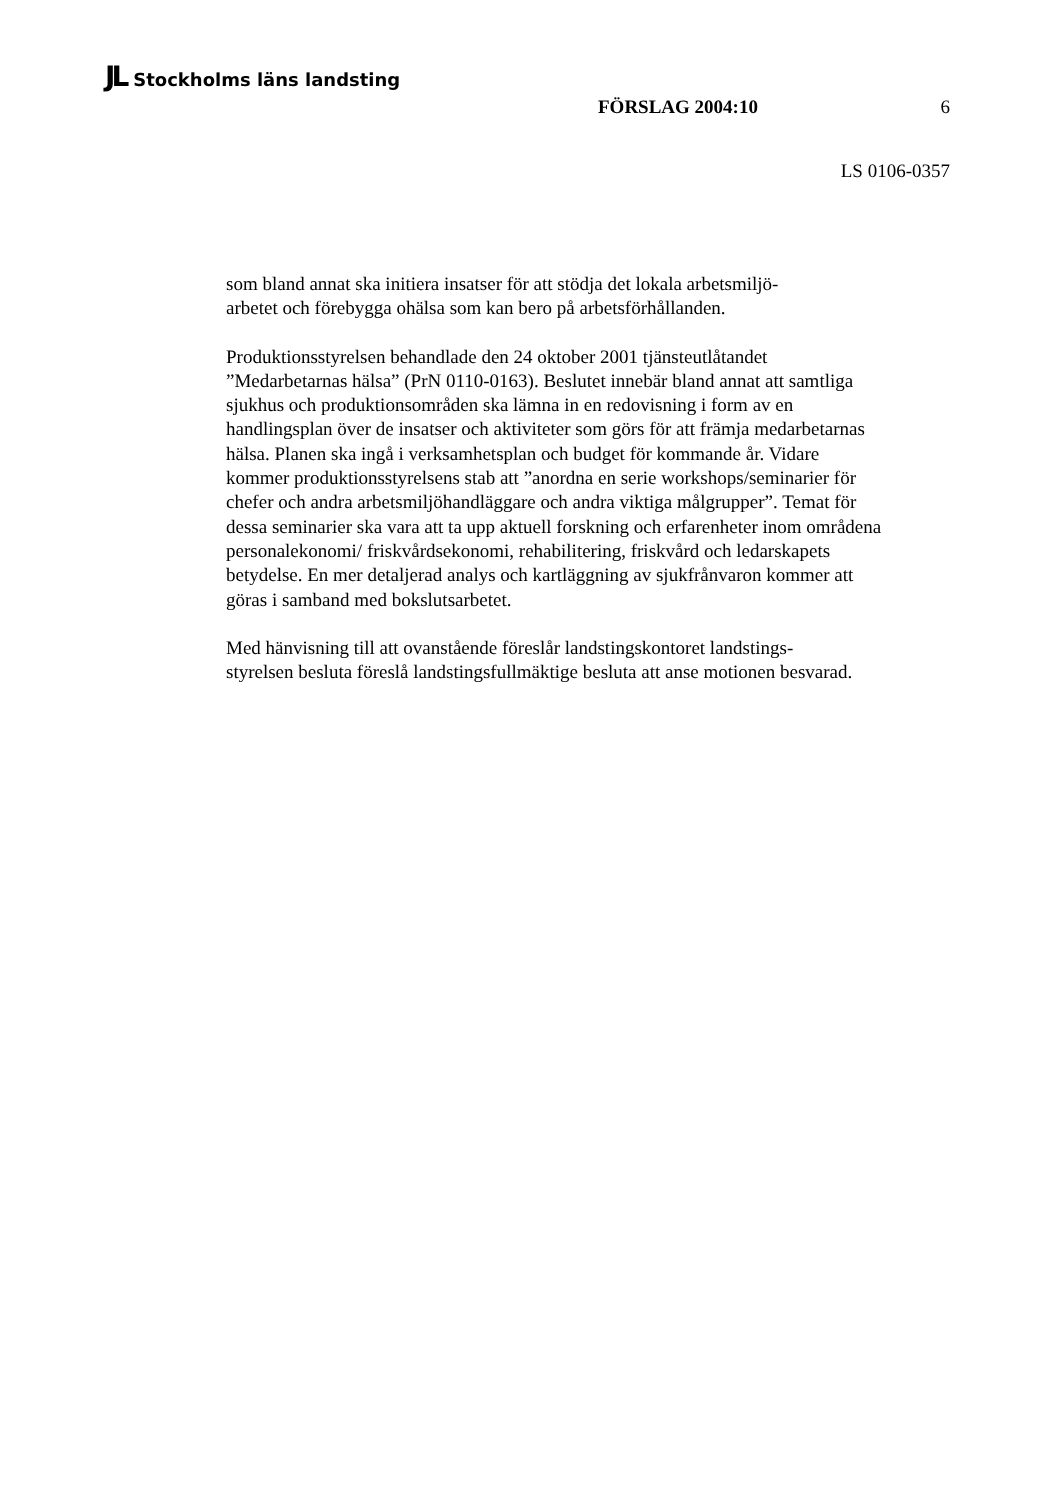JL Stockholms läns landsting
FÖRSLAG 2004:10 6
LS 0106-0357
som bland annat ska initiera insatser för att stödja det lokala arbetsmiljö-
arbetet och förebygga ohälsa som kan bero på arbetsförhållanden.
Produktionsstyrelsen behandlade den 24 oktober 2001 tjänsteutlåtandet ”Medarbetarnas hälsa” (PrN 0110-0163). Beslutet innebär bland annat att samtliga sjukhus och produktionsområden ska lämna in en redovisning i form av en handlingsplan över de insatser och aktiviteter som görs för att främja medarbetarnas hälsa. Planen ska ingå i verksamhetsplan och budget för kommande år. Vidare kommer produktionsstyrelsens stab att ”anordna en serie workshops/seminarier för chefer och andra arbetsmiljöhandläggare och andra viktiga målgrupper”. Temat för dessa seminarier ska vara att ta upp aktuell forskning och erfarenheter inom områdena personalekonomi/ friskvårdsekonomi, rehabilitering, friskvård och ledarskapets betydelse. En mer detaljerad analys och kartläggning av sjukfrånvaron kommer att göras i samband med bokslutsarbetet.
Med hänvisning till att ovanstående föreslår landstingskontoret landstings-
styrelsen besluta föreslå landstingsfullmäktige besluta att anse motionen besvarad.